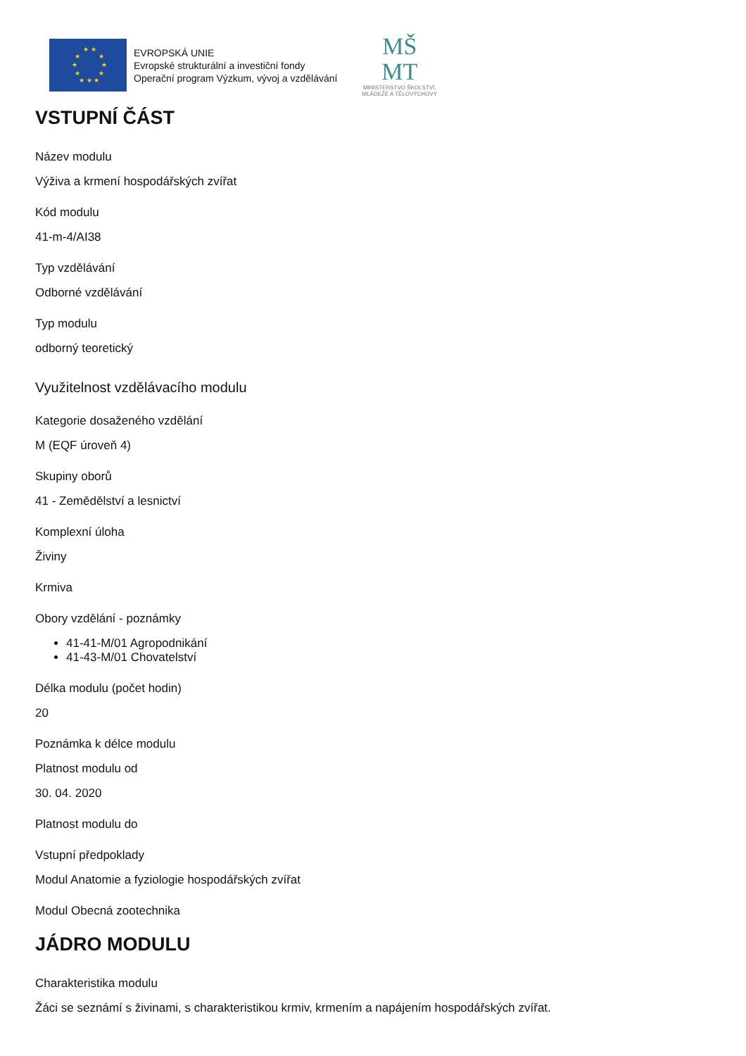★ ★
★
★
★
★
★
★
★ ★ ★
EVROPSKÁ UNIE
Evropské strukturální a investiční fondy
Operační program Výzkum, vývoj a vzdělávání
MŠ
MT
MINISTERSTVO ŠKOLSTVÍ,
MLÁDEŽE A TĚLOVÝCHOVY
VSTUPNÍ ČÁST
Název modulu
Výživa a krmení hospodářských zvířat
Kód modulu
41-m-4/AI38
Typ vzdělávání
Odborné vzdělávání
Typ modulu
odborný teoretický
Využitelnost vzdělávacího modulu
Kategorie dosaženého vzdělání
M (EQF úroveň 4)
Skupiny oborů
41 - Zemědělství a lesnictví
Komplexní úloha
Živiny
Krmiva
Obory vzdělání - poznámky
41-41-M/01 Agropodnikání
41-43-M/01 Chovatelství
Délka modulu (počet hodin)
20
Poznámka k délce modulu
Platnost modulu od
30. 04. 2020
Platnost modulu do
Vstupní předpoklady
Modul Anatomie a fyziologie hospodářských zvířat
Modul Obecná zootechnika
JÁDRO MODULU
Charakteristika modulu
Žáci se seznámí s živinami, s charakteristikou krmiv, krmením a napájením hospodářských zvířat.